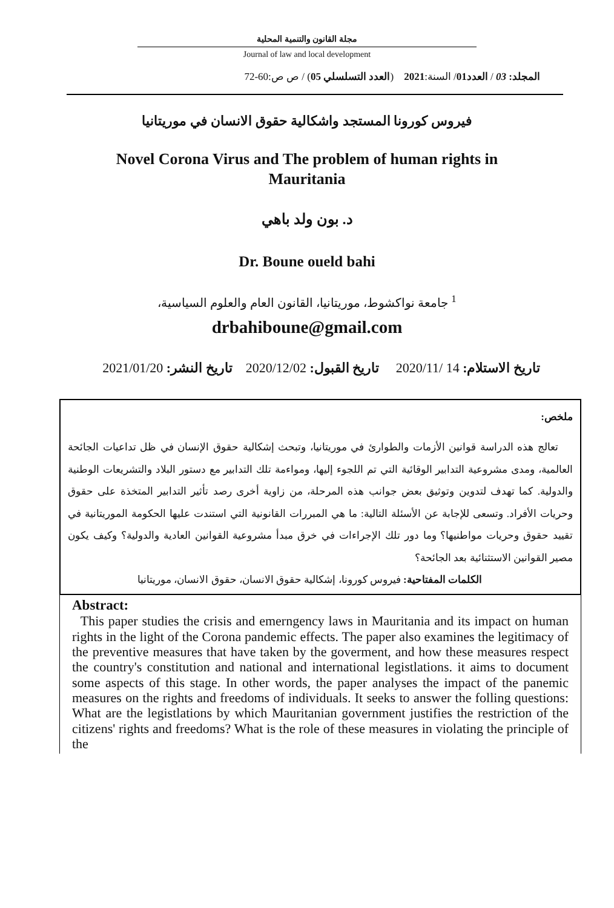مجلة القانون والتنمية المحلية
Journal of law and local development
المجلد: 03 / العدد01/ السنة:2021 (العدد التسلسلي 05) / ص ص:60-72
فيروس كورونا المستجد واشكالية حقوق الانسان في موريتانيا
Novel Corona Virus and The problem of human rights in Mauritania
د. بون ولد باهي
Dr. Boune oueld bahi
<sup>1</sup> جامعة نواكشوط، موريتانيا، القانون العام والعلوم السياسية،
drbahiboune@gmail.com
تاريخ الاستلام: 14 /2020/11 تاريخ القبول: 2020/12/02 تاريخ النشر: 2021/01/20
ملخص:
تعالج هذه الدراسة قوانين الأزمات والطوارئ في موريتانيا، وتبحث إشكالية حقوق الإنسان في ظل تداعيات الجائحة العالمية، ومدى مشروعية التدابير الوقائية التي تم اللجوء إليها، ومواءمة تلك التدابير مع دستور البلاد والتشريعات الوطنية والدولية. كما تهدف لتدوين وتوثيق بعض جوانب هذه المرحلة، من زاوية أخرى رصد تأثير التدابير المتخذة على حقوق وحريات الأفراد. وتسعى للإجابة عن الأسئلة التالية: ما هي المبررات القانونية التي استندت عليها الحكومة الموريتانية في تقييد حقوق وحريات مواطنيها؟ وما دور تلك الإجراءات في خرق مبدأ مشروعية القوانين العادية والدولية؟ وكيف يكون مصير القوانين الاستثنائية بعد الجائحة؟
الكلمات المفتاحية: فيروس كورونا، إشكالية حقوق الانسان، حقوق الانسان، موريتانيا
Abstract:
This paper studies the crisis and emerngency laws in Mauritania and its impact on human rights in the light of the Corona pandemic effects. The paper also examines the legitimacy of the preventive measures that have taken by the goverment, and how these measures respect the country's constitution and national and international legistlations. it aims to document some aspects of this stage. In other words, the paper analyses the impact of the panemic measures on the rights and freedoms of individuals. It seeks to answer the folling questions: What are the legistlations by which Mauritanian government justifies the restriction of the citizens' rights and freedoms? What is the role of these measures in violating the principle of the